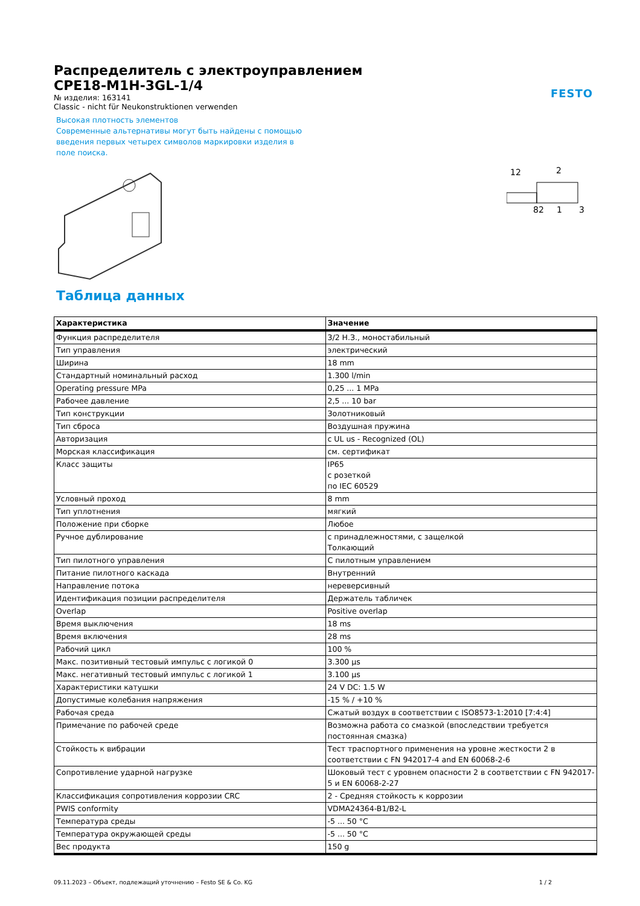FESTO
Распределитель с электроуправлением
CPE18-M1H-3GL-1/4
№ изделия: 163141
Classic - nicht für Neukonstruktionen verwenden
Высокая плотность элементов
Современные альтернативы могут быть найдены с помощью введения первых четырех символов маркировки изделия в поле поиска.
12
2
82
1
3
Таблица данных
| Характеристика | Значение |
| --- | --- |
| Функция распределителя | 3/2 Н.З., моностабильный |
| Тип управления | электрический |
| Ширина | 18 mm |
| Стандартный номинальный расход | 1.300 l/min |
| Operating pressure MPa | 0,25 ... 1 MPa |
| Рабочее давление | 2,5 ... 10 bar |
| Тип конструкции | Золотниковый |
| Тип сброса | Воздушная пружина |
| Авторизация | c UL us - Recognized (OL) |
| Морская классификация | см. сертификат |
| Класс защиты | IP65 с розеткой по IEC 60529 |
| Условный проход | 8 mm |
| Тип уплотнения | мягкий |
| Положение при сборке | Любое |
| Ручное дублирование | с принадлежностями, с защелкой Толкающий |
| Тип пилотного управления | С пилотным управлением |
| Питание пилотного каскада | Внутренний |
| Направление потока | нереверсивный |
| Идентификация позиции распределителя | Держатель табличек |
| Overlap | Positive overlap |
| Время выключения | 18 ms |
| Время включения | 28 ms |
| Рабочий цикл | 100 % |
| Макс. позитивный тестовый импульс с логикой 0 | 3.300 µs |
| Макс. негативный тестовый импульс с логикой 1 | 3.100 µs |
| Характеристики катушки | 24 V DC: 1.5 W |
| Допустимые колебания напряжения | -15 % / +10 % |
| Рабочая среда | Сжатый воздух в соответствии с ISO8573-1:2010 [7:4:4] |
| Примечание по рабочей среде | Возможна работа со смазкой (впоследствии требуется постоянная смазка) |
| Стойкость к вибрации | Тест траспортного применения на уровне жесткости 2 в соответствии с FN 942017-4 and EN 60068-2-6 |
| Сопротивление ударной нагрузке | Шоковый тест с уровнем опасности 2 в соответствии с FN 942017-5 и EN 60068-2-27 |
| Классификация сопротивления коррозии CRC | 2 - Средняя стойкость к коррозии |
| PWIS conformity | VDMA24364-B1/B2-L |
| Температура среды | -5 ... 50 °C |
| Температура окружающей среды | -5 ... 50 °C |
| Вес продукта | 150 g |
09.11.2023 – Объект, подлежащий уточнению – Festo SE & Co. KG 1 / 2